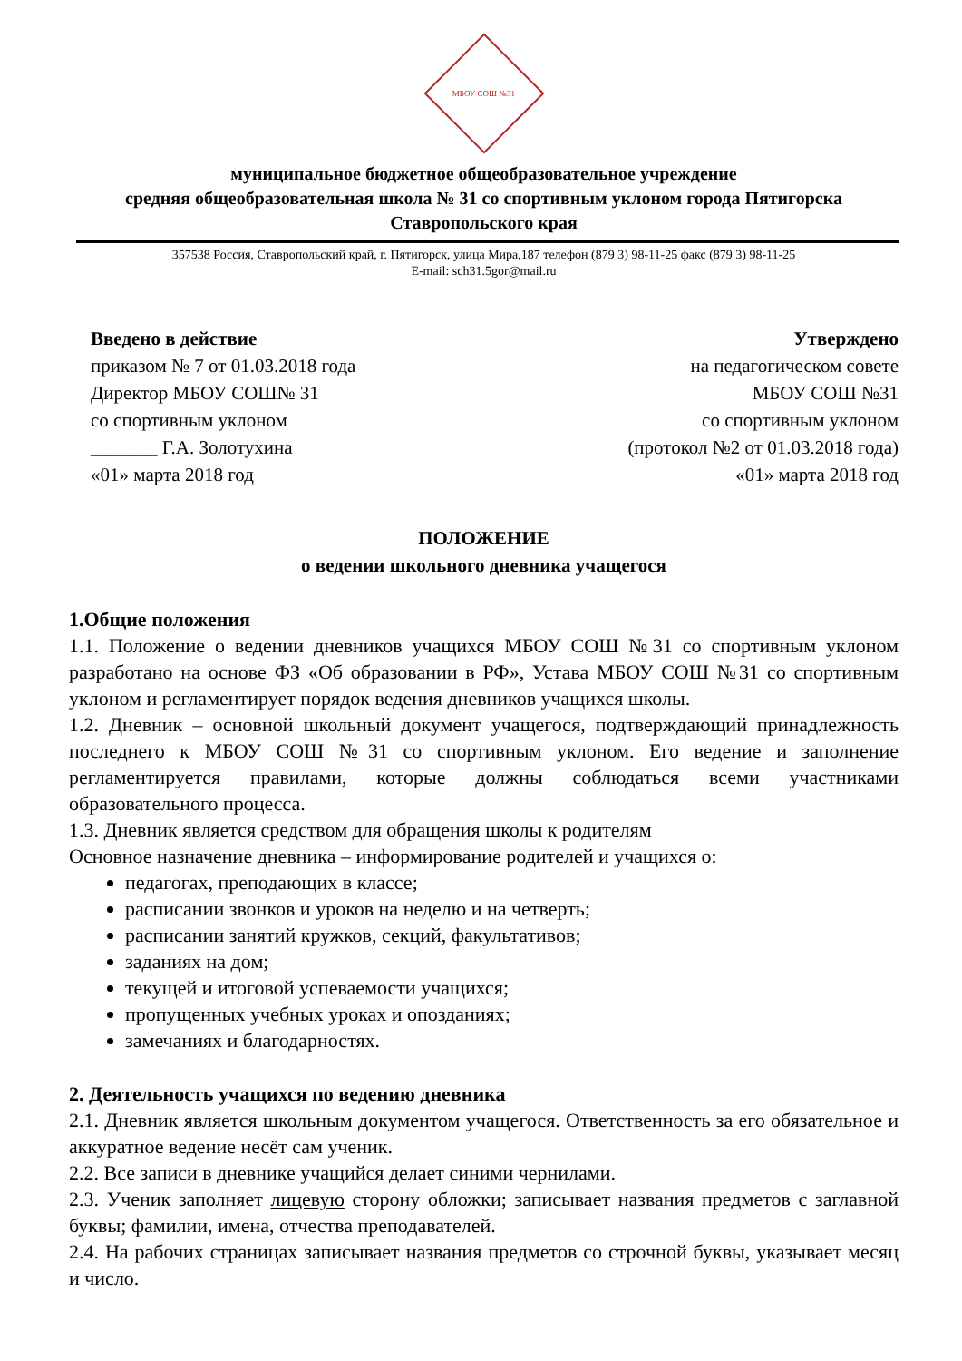МБОУ СОШ №31
муниципальное бюджетное общеобразовательное учреждение
средняя общеобразовательная школа № 31 со спортивным уклоном города Пятигорска
Ставропольского края
357538 Россия, Ставропольский край, г. Пятигорск, улица Мира,187 телефон (879 3) 98-11-25 факс (879 3) 98-11-25
E-mail: sch31.5gor@mail.ru
Введено в действие
приказом № 7 от 01.03.2018 года
Директор МБОУ СОШ№ 31
со спортивным уклоном
_______ Г.А. Золотухина
«01» марта 2018 год
Утверждено
на педагогическом совете
МБОУ СОШ №31
со спортивным уклоном
(протокол №2 от 01.03.2018 года)
«01» марта 2018 год
ПОЛОЖЕНИЕ
о ведении школьного дневника учащегося
1.Общие положения
1.1. Положение о ведении дневников учащихся МБОУ СОШ №31 со спортивным уклоном разработано на основе ФЗ «Об образовании в РФ», Устава МБОУ СОШ №31 со спортивным уклоном и регламентирует порядок ведения дневников учащихся школы.
1.2. Дневник – основной школьный документ учащегося, подтверждающий принадлежность последнего к МБОУ СОШ №31 со спортивным уклоном. Его ведение и заполнение регламентируется правилами, которые должны соблюдаться всеми участниками образовательного процесса.
1.3. Дневник является средством для обращения школы к родителям
Основное назначение дневника – информирование родителей и учащихся о:
педагогах, преподающих в классе;
расписании звонков и уроков на неделю и на четверть;
расписании занятий кружков, секций, факультативов;
заданиях на дом;
текущей и итоговой успеваемости учащихся;
пропущенных учебных уроках и опозданиях;
замечаниях и благодарностях.
2. Деятельность учащихся по ведению дневника
2.1. Дневник является школьным документом учащегося. Ответственность за его обязательное и аккуратное ведение несёт сам ученик.
2.2. Все записи в дневнике учащийся делает синими чернилами.
2.3. Ученик заполняет лицевую сторону обложки; записывает названия предметов с заглавной буквы; фамилии, имена, отчества преподавателей.
2.4. На рабочих страницах записывает названия предметов со строчной буквы, указывает месяц и число.